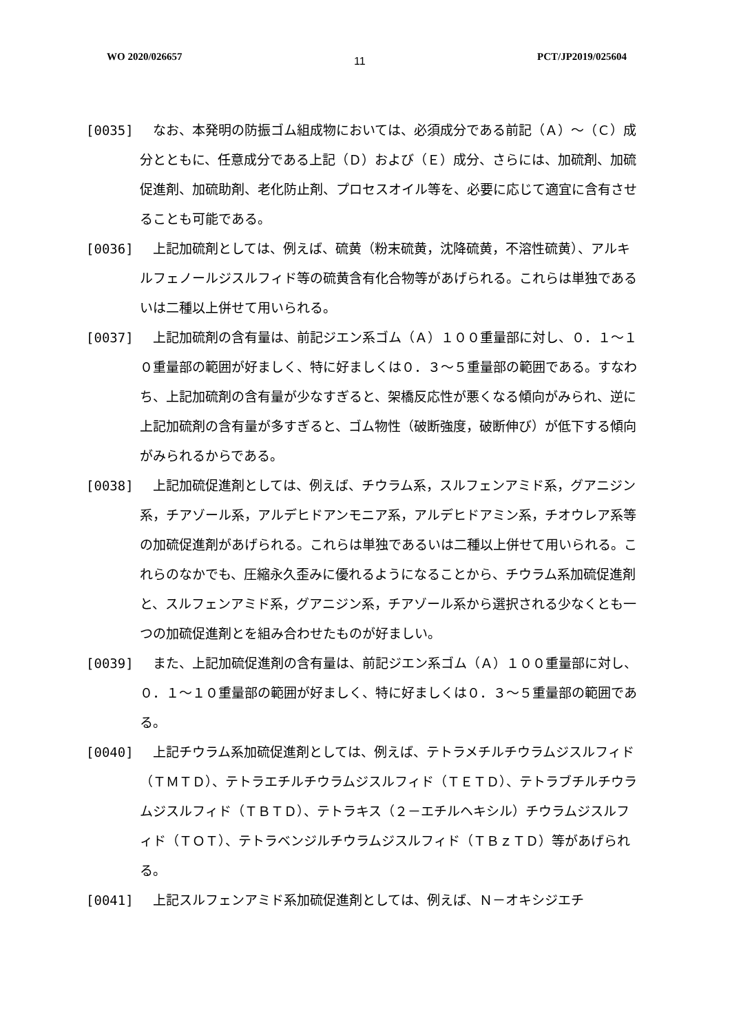WO 2020/026657 11 PCT/JP2019/025604
[0035] 　なお、本発明の防振ゴム組成物においては、必須成分である前記（Ａ）～（Ｃ）成分とともに、任意成分である上記（Ｄ）および（Ｅ）成分、さらには、加硫剤、加硫促進剤、加硫助剤、老化防止剤、プロセスオイル等を、必要に応じて適宜に含有させることも可能である。
[0036] 　上記加硫剤としては、例えば、硫黄（粉末硫黄，沈降硫黄，不溶性硫黄）、アルキルフェノールジスルフィド等の硫黄含有化合物等があげられる。これらは単独であるいは二種以上併せて用いられる。
[0037] 　上記加硫剤の含有量は、前記ジエン系ゴム（Ａ）１００重量部に対し、０．１～１０重量部の範囲が好ましく、特に好ましくは０．３～５重量部の範囲である。すなわち、上記加硫剤の含有量が少なすぎると、架橋反応性が悪くなる傾向がみられ、逆に上記加硫剤の含有量が多すぎると、ゴム物性（破断強度，破断伸び）が低下する傾向がみられるからである。
[0038] 　上記加硫促進剤としては、例えば、チウラム系，スルフェンアミド系，グアニジン系，チアゾール系，アルデヒドアンモニア系，アルデヒドアミン系，チオウレア系等の加硫促進剤があげられる。これらは単独であるいは二種以上併せて用いられる。これらのなかでも、圧縮永久歪みに優れるようになることから、チウラム系加硫促進剤と、スルフェンアミド系，グアニジン系，チアゾール系から選択される少なくとも一つの加硫促進剤とを組み合わせたものが好ましい。
[0039] 　また、上記加硫促進剤の含有量は、前記ジエン系ゴム（Ａ）１００重量部に対し、０．１～１０重量部の範囲が好ましく、特に好ましくは０．３～５重量部の範囲である。
[0040] 　上記チウラム系加硫促進剤としては、例えば、テトラメチルチウラムジスルフィド（ＴＭＴＤ）、テトラエチルチウラムジスルフィド（ＴＥＴＤ）、テトラブチルチウラムジスルフィド（ＴＢＴＤ）、テトラキス（２－エチルヘキシル）チウラムジスルフィド（ＴＯＴ）、テトラベンジルチウラムジスルフィド（ＴＢｚＴＤ）等があげられる。
[0041] 　上記スルフェンアミド系加硫促進剤としては、例えば、Ｎ－オキシジエチ